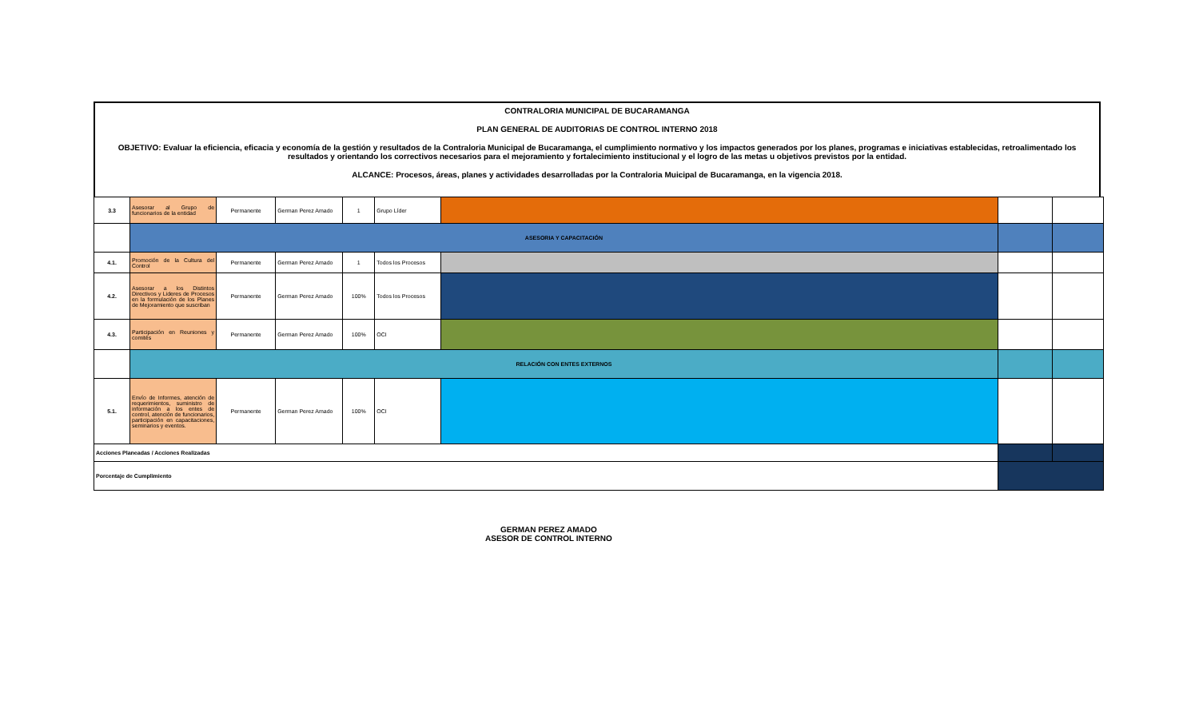CONTRALORIA MUNICIPAL DE BUCARAMANGA
PLAN GENERAL DE AUDITORIAS DE CONTROL INTERNO 2018
OBJETIVO: Evaluar la eficiencia, eficacia y economía de la gestión y resultados de la Contraloria Municipal de Bucaramanga, el cumplimiento normativo y los impactos generados por los planes, programas e iniciativas establecidas, retroalimentado los resultados y orientando los correctivos necesarios para el mejoramiento y fortalecimiento institucional y el logro de las metas u objetivos previstos por la entidad.
ALCANCE: Procesos, áreas, planes y actividades desarrolladas por la Contraloria Muicipal de Bucaramanga, en la vigencia 2018.
| 3.3 | Asesorar al Grupo de funcionarios de la entidad | Permanente | German Perez Amado | 1 | Grupo Líder | | | |
| | ASESORIA Y CAPACITACIÓN | | | | | | | |
| 4.1. | Promoción de la Cultura del Control | Permanente | German Perez Amado | 1 | Todos los Procesos | | | |
| 4.2. | Asesorar a los Distintos Directivos y Lideres de Procesos en la formulación de los Planes de Mejoramiento que suscriban | Permanente | German Perez Amado | 100% | Todos los Procesos | | | |
| 4.3. | Participación en Reuniones y comités | Permanente | German Perez Amado | 100% | OCI | | | |
| | RELACIÓN CON ENTES EXTERNOS | | | | | | | |
| 5.1. | Envío de Informes, atención de requerimientos, suministro de información a los entes de control, atención de funcionarios, participación en capacitaciones, seminarios y eventos. | Permanente | German Perez Amado | 100% | OCI | | | |
| Acciones Planeadas / Acciones Realizadas | | | | | | | | |
| Porcentaje de Cumplimiento | | | | | | | | |
GERMAN PEREZ AMADO
ASESOR DE CONTROL INTERNO